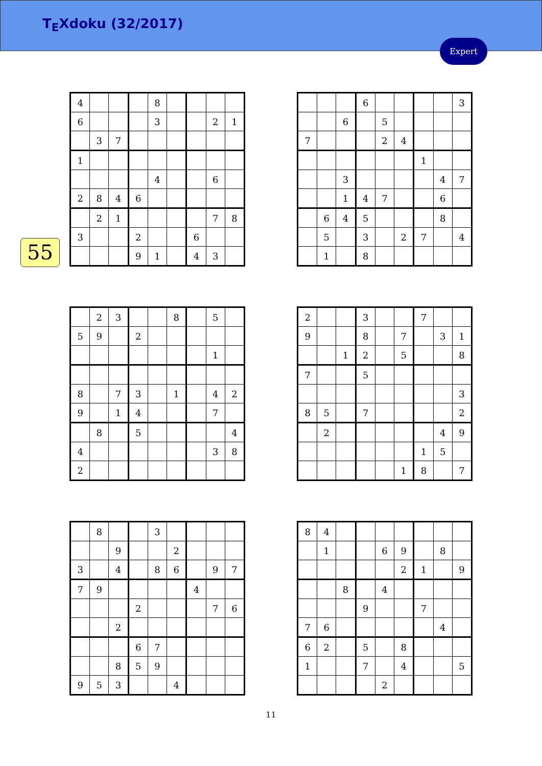T<sub>E</sub>Xdoku (32/2017)
Expert
55
| 4 | | | | 8 | | | | |
| 6 | | | | 3 | | | 2 | 1 |
| | 3 | 7 | | | | | | |
| 1 | | | | | | | | |
| | | | | 4 | | | 6 | |
| 2 | 8 | 4 | 6 | | | | | |
| | 2 | 1 | | | | | 7 | 8 |
| 3 | | | 2 | | | 6 | | |
| | | | 9 | 1 | | 4 | 3 | |
| | | | 6 | | | | | 3 |
| | | 6 | | 5 | | | | |
| 7 | | | | 2 | 4 | | | |
| | | | | | | 1 | | |
| | | 3 | | | | | 4 | 7 |
| | | 1 | 4 | 7 | | | 6 | |
| | 6 | 4 | 5 | | | | 8 | |
| | 5 | | 3 | | 2 | 7 | | 4 |
| | 1 | | 8 | | | | | |
| | 2 | 3 | | | 8 | | 5 | |
| 5 | 9 | | 2 | | | | | |
| | | | | | | | 1 | |
| 8 | | 7 | 3 | | 1 | | 4 | 2 |
| 9 | | 1 | 4 | | | | 7 | |
| | 8 | | 5 | | | | | 4 |
| 4 | | | | | | | 3 | 8 |
| 2 | | | | | | | | |
| 2 | | | 3 | | | 7 | | |
| 9 | | | 8 | | 7 | | 3 | 1 |
| | | 1 | 2 | | 5 | | | 8 |
| 7 | | | 5 | | | | | |
| | | | | | | | | 3 |
| 8 | 5 | | 7 | | | | | 2 |
| | 2 | | | | | | 4 | 9 |
| | | | | | | 1 | 5 | |
| | | | | | 1 | 8 | | 7 |
| | 8 | | | 3 | | | | |
| | | 9 | | | 2 | | | |
| 3 | | 4 | | 8 | 6 | | 9 | 7 |
| 7 | 9 | | | | | 4 | | |
| | | | 2 | | | | 7 | 6 |
| | | 2 | | | | | | |
| | | | 6 | 7 | | | | |
| | | 8 | 5 | 9 | | | | |
| 9 | 5 | 3 | | | 4 | | | |
| 8 | 4 | | | | | | | |
| | 1 | | | 6 | 9 | | 8 | |
| | | | | | 2 | 1 | | 9 |
| | | 8 | | 4 | | | | |
| | | | 9 | | | 7 | | |
| 7 | 6 | | | | | | 4 | |
| 6 | 2 | | 5 | | 8 | | | |
| 1 | | | 7 | | 4 | | | 5 |
| | | | | 2 | | | | |
11